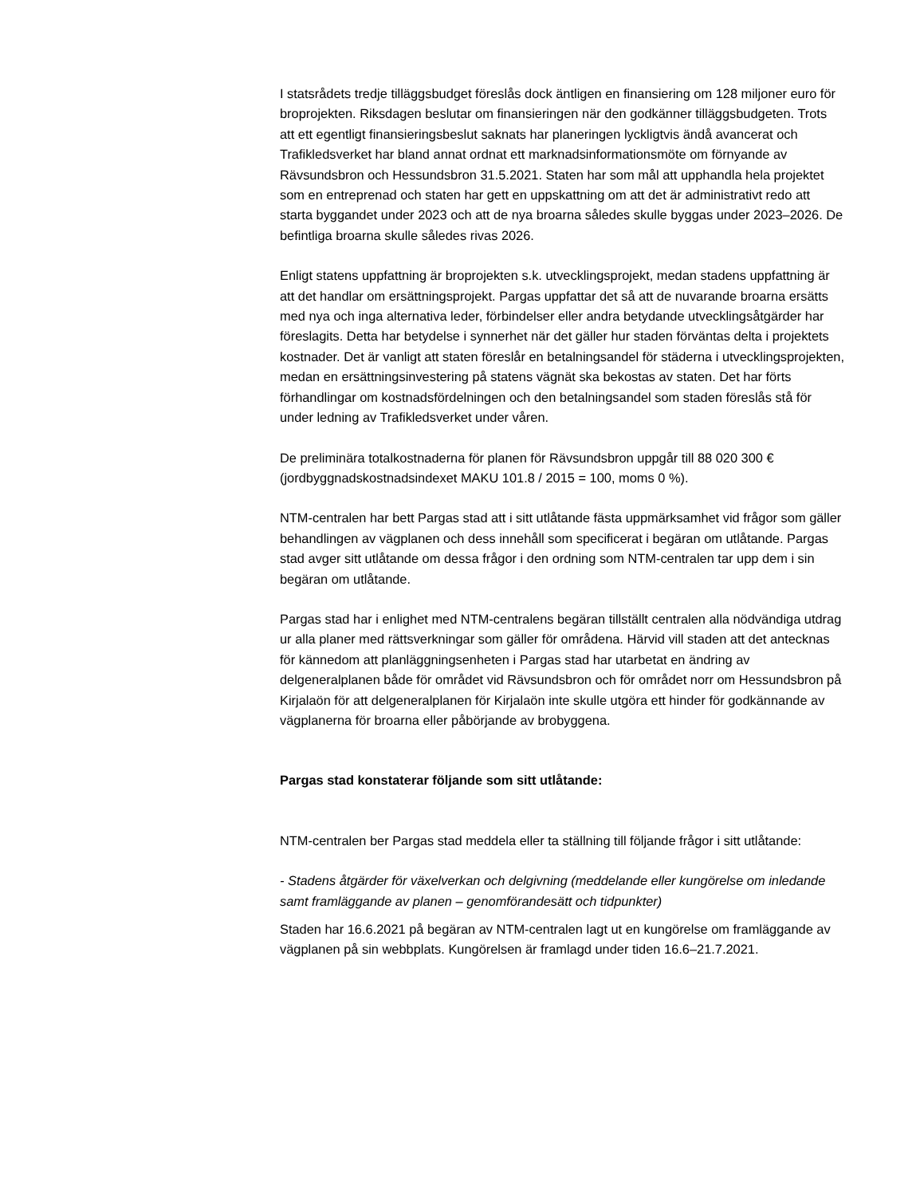I statsrådets tredje tilläggsbudget föreslås dock äntligen en finansiering om 128 miljoner euro för broprojekten. Riksdagen beslutar om finansieringen när den godkänner tilläggsbudgeten. Trots att ett egentligt finansieringsbeslut saknats har planeringen lyckligtvis ändå avancerat och Trafikledsverket har bland annat ordnat ett marknadsinformationsmöte om förnyande av Rävsundsbron och Hessundsbron 31.5.2021. Staten har som mål att upphandla hela projektet som en entreprenad och staten har gett en uppskattning om att det är administrativt redo att starta byggandet under 2023 och att de nya broarna således skulle byggas under 2023–2026. De befintliga broarna skulle således rivas 2026.
Enligt statens uppfattning är broprojekten s.k. utvecklingsprojekt, medan stadens uppfattning är att det handlar om ersättningsprojekt. Pargas uppfattar det så att de nuvarande broarna ersätts med nya och inga alternativa leder, förbindelser eller andra betydande utvecklingsåtgärder har föreslagits. Detta har betydelse i synnerhet när det gäller hur staden förväntas delta i projektets kostnader. Det är vanligt att staten föreslår en betalningsandel för städerna i utvecklingsprojekten, medan en ersättningsinvestering på statens vägnät ska bekostas av staten. Det har förts förhandlingar om kostnadsfördelningen och den betalningsandel som staden föreslås stå för under ledning av Trafikledsverket under våren.
De preliminära totalkostnaderna för planen för Rävsundsbron uppgår till 88 020 300 € (jordbyggnadskostnadsindexet MAKU 101.8 / 2015 = 100, moms 0 %).
NTM-centralen har bett Pargas stad att i sitt utlåtande fästa uppmärksamhet vid frågor som gäller behandlingen av vägplanen och dess innehåll som specificerat i begäran om utlåtande. Pargas stad avger sitt utlåtande om dessa frågor i den ordning som NTM-centralen tar upp dem i sin begäran om utlåtande.
Pargas stad har i enlighet med NTM-centralens begäran tillställt centralen alla nödvändiga utdrag ur alla planer med rättsverkningar som gäller för områdena. Härvid vill staden att det antecknas för kännedom att planläggningsenheten i Pargas stad har utarbetat en ändring av delgeneralplanen både för området vid Rävsundsbron och för området norr om Hessundsbron på Kirjalaön för att delgeneralplanen för Kirjalaön inte skulle utgöra ett hinder för godkännande av vägplanerna för broarna eller påbörjande av brobyggena.
Pargas stad konstaterar följande som sitt utlåtande:
NTM-centralen ber Pargas stad meddela eller ta ställning till följande frågor i sitt utlåtande:
- Stadens åtgärder för växelverkan och delgivning (meddelande eller kungörelse om inledande samt framläggande av planen – genomförandesätt och tidpunkter)
Staden har 16.6.2021 på begäran av NTM-centralen lagt ut en kungörelse om framläggande av vägplanen på sin webbplats. Kungörelsen är framlagd under tiden 16.6–21.7.2021.